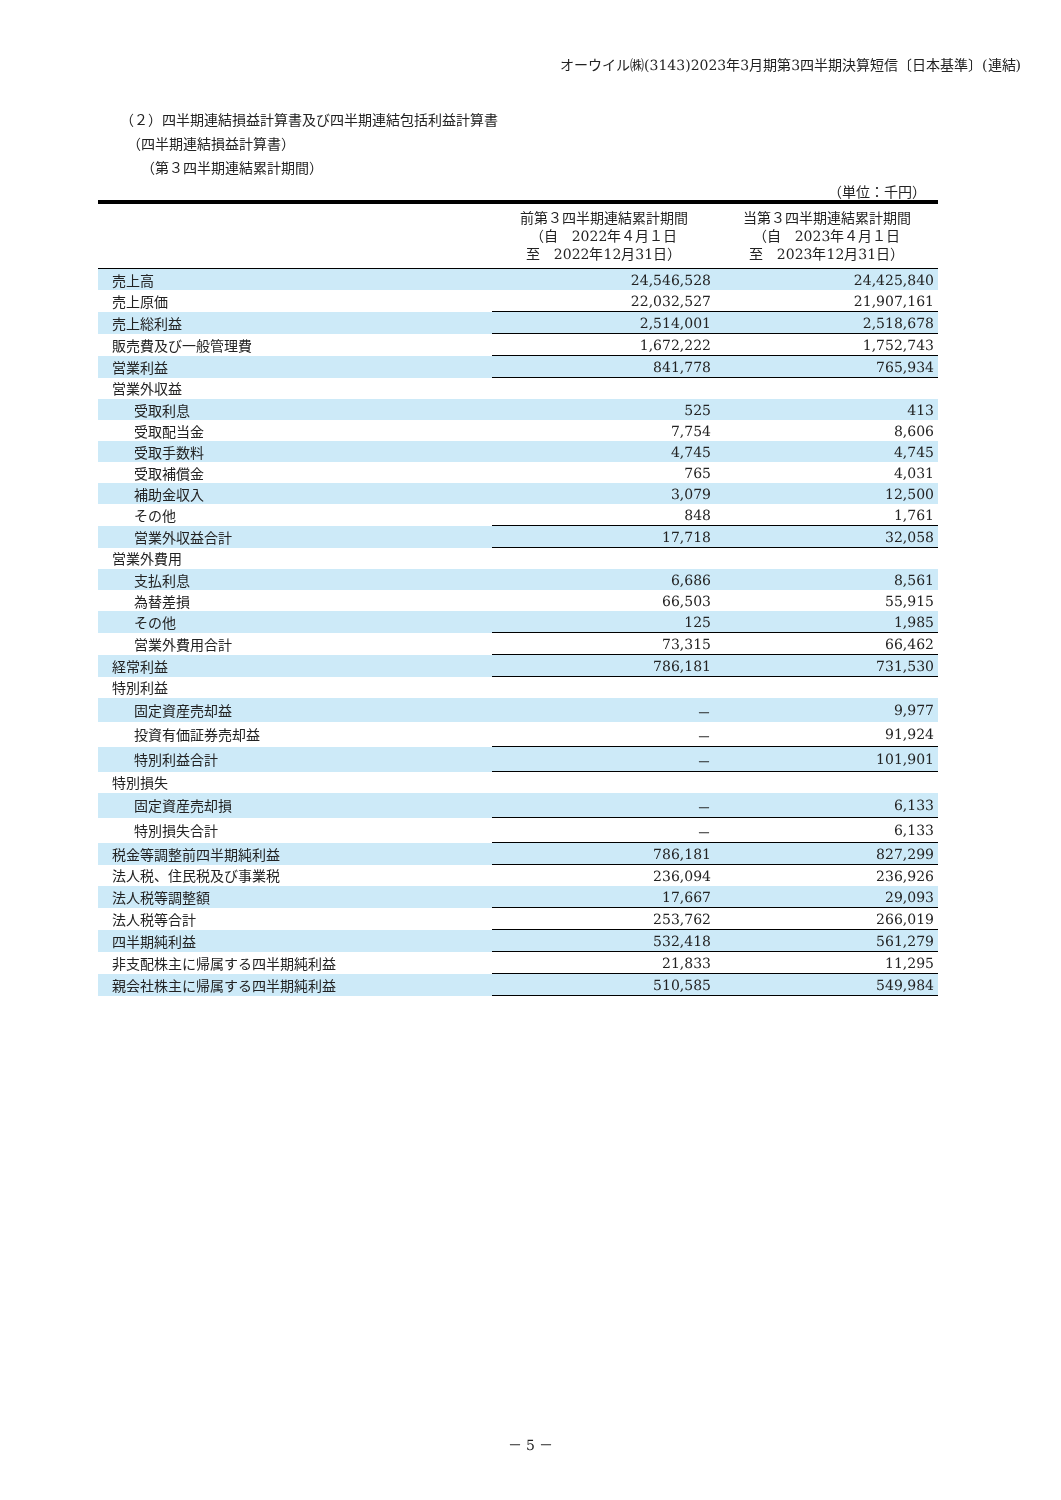オーウイル㈱(3143)2023年3月期第3四半期決算短信〔日本基準〕(連結)
（２）四半期連結損益計算書及び四半期連結包括利益計算書
　（四半期連結損益計算書）
　　（第３四半期連結累計期間）
（単位：千円）
| | 前第３四半期連結累計期間 （自 2022年４月１日 至 2022年12月31日） | 当第３四半期連結累計期間 （自 2023年４月１日 至 2023年12月31日） |
| --- | --- | --- |
| 売上高 | 24,546,528 | 24,425,840 |
| 売上原価 | 22,032,527 | 21,907,161 |
| 売上総利益 | 2,514,001 | 2,518,678 |
| 販売費及び一般管理費 | 1,672,222 | 1,752,743 |
| 営業利益 | 841,778 | 765,934 |
| 営業外収益 | | |
| 受取利息 | 525 | 413 |
| 受取配当金 | 7,754 | 8,606 |
| 受取手数料 | 4,745 | 4,745 |
| 受取補償金 | 765 | 4,031 |
| 補助金収入 | 3,079 | 12,500 |
| その他 | 848 | 1,761 |
| 営業外収益合計 | 17,718 | 32,058 |
| 営業外費用 | | |
| 支払利息 | 6,686 | 8,561 |
| 為替差損 | 66,503 | 55,915 |
| その他 | 125 | 1,985 |
| 営業外費用合計 | 73,315 | 66,462 |
| 経常利益 | 786,181 | 731,530 |
| 特別利益 | | |
| 固定資産売却益 | － | 9,977 |
| 投資有価証券売却益 | － | 91,924 |
| 特別利益合計 | － | 101,901 |
| 特別損失 | | |
| 固定資産売却損 | － | 6,133 |
| 特別損失合計 | － | 6,133 |
| 税金等調整前四半期純利益 | 786,181 | 827,299 |
| 法人税、住民税及び事業税 | 236,094 | 236,926 |
| 法人税等調整額 | 17,667 | 29,093 |
| 法人税等合計 | 253,762 | 266,019 |
| 四半期純利益 | 532,418 | 561,279 |
| 非支配株主に帰属する四半期純利益 | 21,833 | 11,295 |
| 親会社株主に帰属する四半期純利益 | 510,585 | 549,984 |
－ 5 －